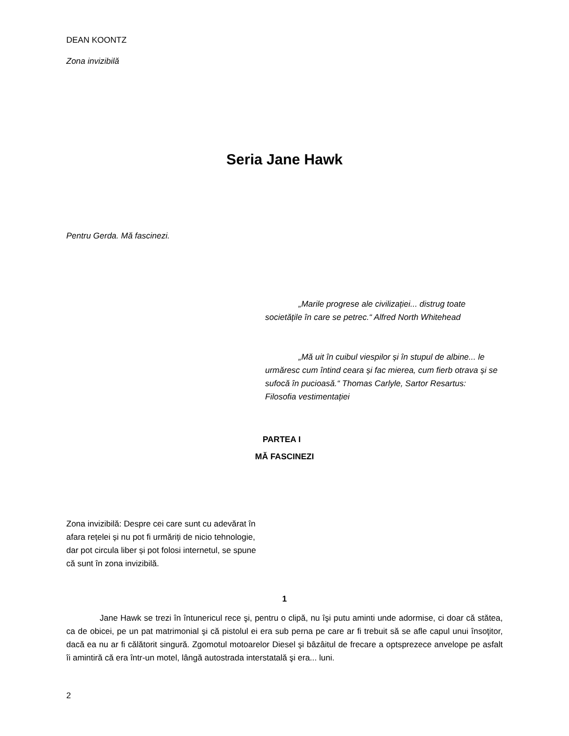DEAN KOONTZ
Zona invizibilă
Seria Jane Hawk
Pentru Gerda. Mă fascinezi.
„Marile progrese ale civilizației... distrug toate societățile în care se petrec.“ Alfred North Whitehead
„Mă uit în cuibul viespilor și în stupul de albine... le urmăresc cum întind ceara și fac mierea, cum fierb otrava și se sufocă în pucioasă.“ Thomas Carlyle, Sartor Resartus: Filosofia vestimentației
PARTEA I
MĂ FASCINEZI
Zona invizibilă: Despre cei care sunt cu adevărat în afara rețelei și nu pot fi urmăriți de nicio tehnologie, dar pot circula liber și pot folosi internetul, se spune că sunt în zona invizibilă.
1
Jane Hawk se trezi în întunericul rece şi, pentru o clipă, nu îşi putu aminti unde adormise, ci doar că stătea, ca de obicei, pe un pat matrimonial şi că pistolul ei era sub perna pe care ar fi trebuit să se afle capul unui însoţitor, dacă ea nu ar fi călătorit singură. Zgomotul motoarelor Diesel şi bâzâitul de frecare a optsprezece anvelope pe asfalt îi amintiră că era într-un motel, lângă autostrada interstatală şi era... luni.
2